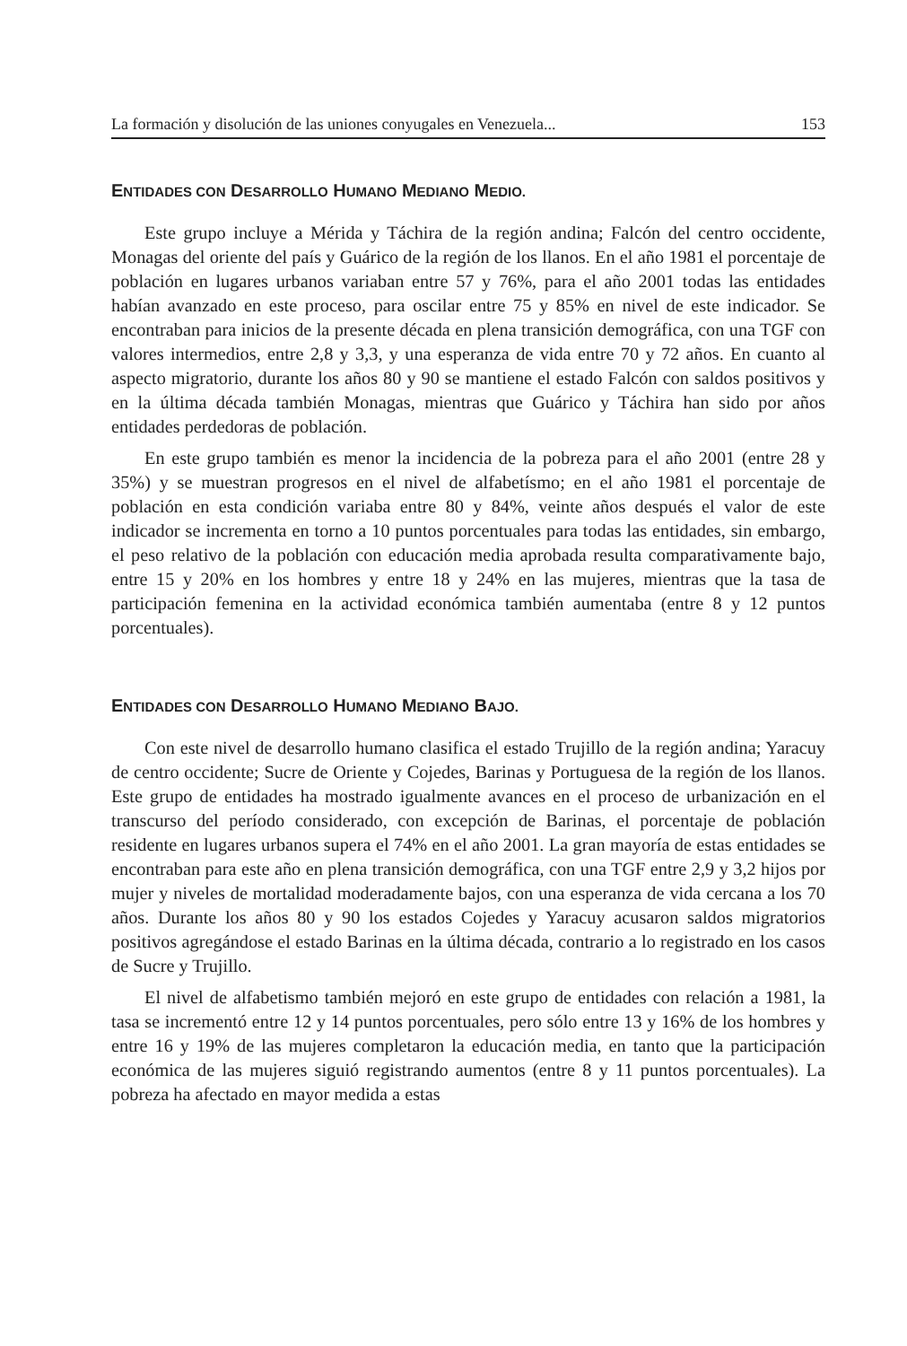La formación y disolución de las uniones conyugales en Venezuela... 153
ENTIDADES CON DESARROLLO HUMANO MEDIANO MEDIO.
Este grupo incluye a Mérida y Táchira de la región andina; Falcón del centro occidente, Monagas del oriente del país y Guárico de la región de los llanos. En el año 1981 el porcentaje de población en lugares urbanos variaban entre 57 y 76%, para el año 2001 todas las entidades habían avanzado en este proceso, para oscilar entre 75 y 85% en nivel de este indicador. Se encontraban para inicios de la presente década en plena transición demográfica, con una TGF con valores intermedios, entre 2,8 y 3,3, y una esperanza de vida entre 70 y 72 años. En cuanto al aspecto migratorio, durante los años 80 y 90 se mantiene el estado Falcón con saldos positivos y en la última década también Monagas, mientras que Guárico y Táchira han sido por años entidades perdedoras de población.
En este grupo también es menor la incidencia de la pobreza para el año 2001 (entre 28 y 35%) y se muestran progresos en el nivel de alfabetísmo; en el año 1981 el porcentaje de población en esta condición variaba entre 80 y 84%, veinte años después el valor de este indicador se incrementa en torno a 10 puntos porcentuales para todas las entidades, sin embargo, el peso relativo de la población con educación media aprobada resulta comparativamente bajo, entre 15 y 20% en los hombres y entre 18 y 24% en las mujeres, mientras que la tasa de participación femenina en la actividad económica también aumentaba (entre 8 y 12 puntos porcentuales).
ENTIDADES CON DESARROLLO HUMANO MEDIANO BAJO.
Con este nivel de desarrollo humano clasifica el estado Trujillo de la región andina; Yaracuy de centro occidente; Sucre de Oriente y Cojedes, Barinas y Portuguesa de la región de los llanos. Este grupo de entidades ha mostrado igualmente avances en el proceso de urbanización en el transcurso del período considerado, con excepción de Barinas, el porcentaje de población residente en lugares urbanos supera el 74% en el año 2001. La gran mayoría de estas entidades se encontraban para este año en plena transición demográfica, con una TGF entre 2,9 y 3,2 hijos por mujer y niveles de mortalidad moderadamente bajos, con una esperanza de vida cercana a los 70 años. Durante los años 80 y 90 los estados Cojedes y Yaracuy acusaron saldos migratorios positivos agregándose el estado Barinas en la última década, contrario a lo registrado en los casos de Sucre y Trujillo.
El nivel de alfabetismo también mejoró en este grupo de entidades con relación a 1981, la tasa se incrementó entre 12 y 14 puntos porcentuales, pero sólo entre 13 y 16% de los hombres y entre 16 y 19% de las mujeres completaron la educación media, en tanto que la participación económica de las mujeres siguió registrando aumentos (entre 8 y 11 puntos porcentuales). La pobreza ha afectado en mayor medida a estas